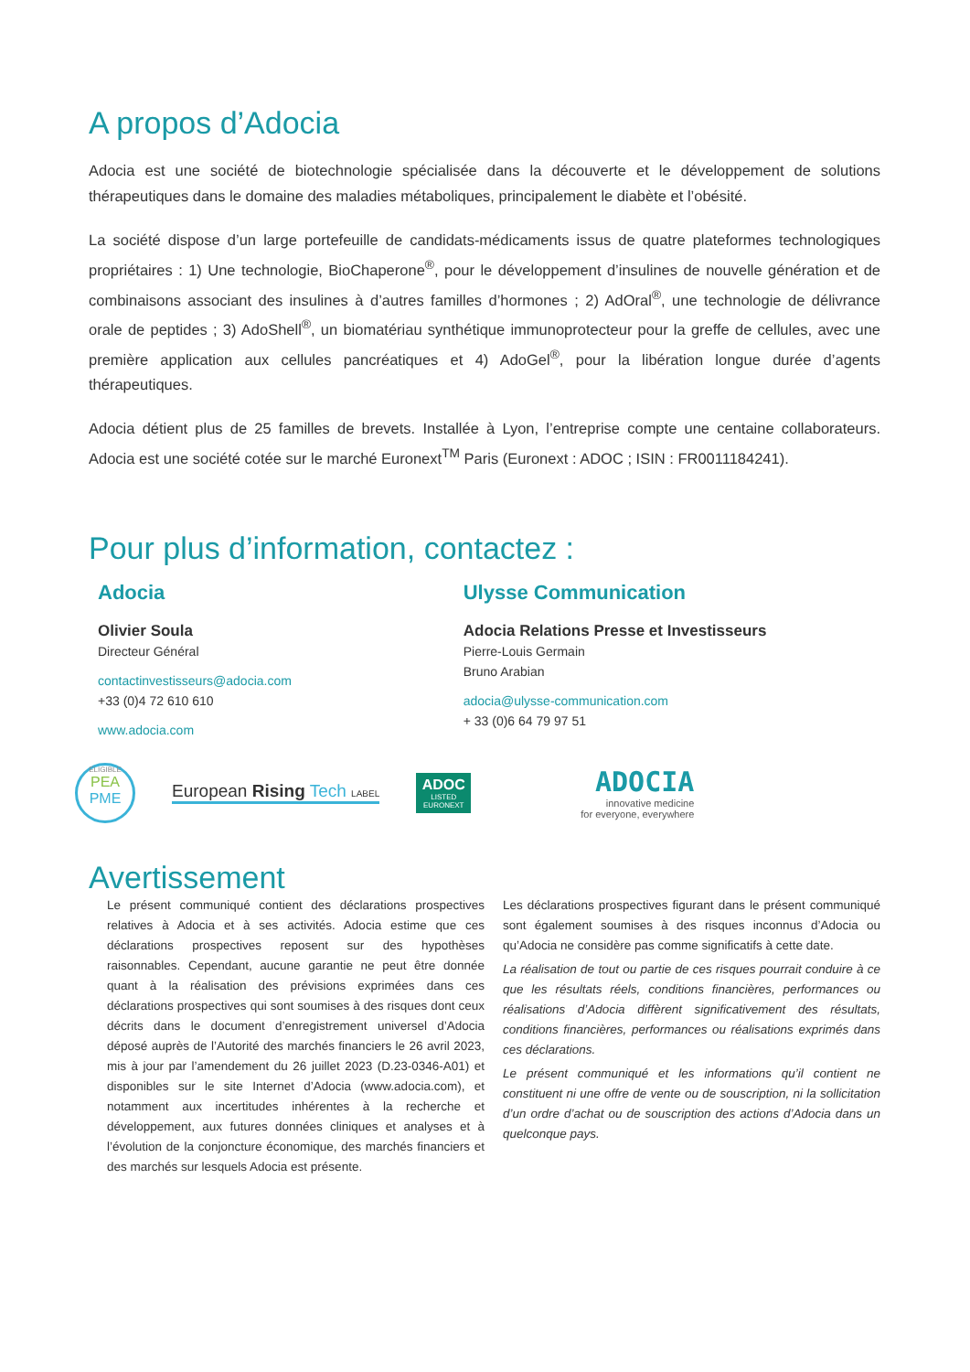A propos d’Adocia
Adocia est une société de biotechnologie spécialisée dans la découverte et le développement de solutions thérapeutiques dans le domaine des maladies métaboliques, principalement le diabète et l’obésité.
La société dispose d’un large portefeuille de candidats-médicaments issus de quatre plateformes technologiques propriétaires : 1) Une technologie, BioChaperone<sup>®</sup>, pour le développement d’insulines de nouvelle génération et de combinaisons associant des insulines à d’autres familles d’hormones ; 2) AdOral<sup>®</sup>, une technologie de délivrance orale de peptides ; 3) AdoShell<sup>®</sup>, un biomatériau synthétique immunoprotecteur pour la greffe de cellules, avec une première application aux cellules pancréatiques et 4) AdoGel<sup>®</sup>, pour la libération longue durée d’agents thérapeutiques.
Adocia détient plus de 25 familles de brevets. Installée à Lyon, l’entreprise compte une centaine collaborateurs. Adocia est une société cotée sur le marché Euronext<sup>TM</sup> Paris (Euronext : ADOC ; ISIN : FR0011184241).
Pour plus d’information, contactez :
Adocia
Olivier Soula
Directeur Général
contactinvestisseurs@adocia.com
+33 (0)4 72 610 610
www.adocia.com
Ulysse Communication
Adocia Relations Presse et Investisseurs
Pierre-Louis Germain
Bruno Arabian
adocia@ulysse-communication.com
+ 33 (0)6 64 79 97 51
ELIGIBLE
PEA
PME
European Rising Tech LABEL
ADOC
LISTED
EURONEXT
ADOCIA
innovative medicine
for everyone, everywhere
Avertissement
Le présent communiqué contient des déclarations prospectives relatives à Adocia et à ses activités. Adocia estime que ces déclarations prospectives reposent sur des hypothèses raisonnables. Cependant, aucune garantie ne peut être donnée quant à la réalisation des prévisions exprimées dans ces déclarations prospectives qui sont soumises à des risques dont ceux décrits dans le document d’enregistrement universel d’Adocia déposé auprès de l’Autorité des marchés financiers le 26 avril 2023, mis à jour par l’amendement du 26 juillet 2023 (D.23-0346-A01) et disponibles sur le site Internet d’Adocia (www.adocia.com), et notamment aux incertitudes inhérentes à la recherche et développement, aux futures données cliniques et analyses et à l’évolution de la conjoncture économique, des marchés financiers et des marchés sur lesquels Adocia est présente.
Les déclarations prospectives figurant dans le présent communiqué sont également soumises à des risques inconnus d’Adocia ou qu’Adocia ne considère pas comme significatifs à cette date.
La réalisation de tout ou partie de ces risques pourrait conduire à ce que les résultats réels, conditions financières, performances ou réalisations d’Adocia diffèrent significativement des résultats, conditions financières, performances ou réalisations exprimés dans ces déclarations.
Le présent communiqué et les informations qu’il contient ne constituent ni une offre de vente ou de souscription, ni la sollicitation d’un ordre d’achat ou de souscription des actions d’Adocia dans un quelconque pays.